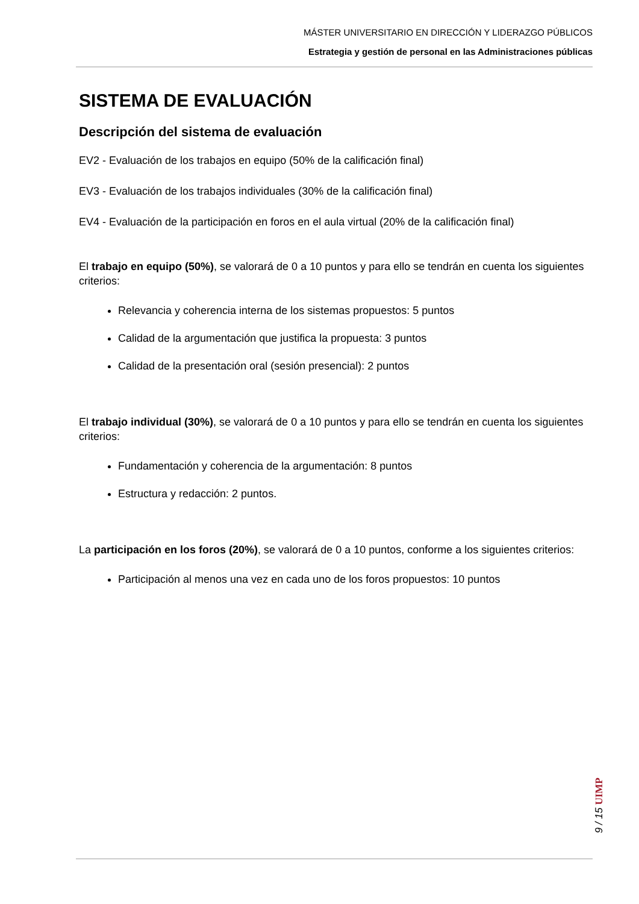MÁSTER UNIVERSITARIO EN DIRECCIÓN Y LIDERAZGO PÚBLICOS
Estrategia y gestión de personal en las Administraciones públicas
SISTEMA DE EVALUACIÓN
Descripción del sistema de evaluación
EV2 - Evaluación de los trabajos en equipo (50% de la calificación final)
EV3 - Evaluación de los trabajos individuales (30% de la calificación final)
EV4 - Evaluación de la participación en foros en el aula virtual (20% de la calificación final)
El trabajo en equipo (50%), se valorará de 0 a 10 puntos y para ello se tendrán en cuenta los siguientes criterios:
Relevancia y coherencia interna de los sistemas propuestos: 5 puntos
Calidad de la argumentación que justifica la propuesta: 3 puntos
Calidad de la presentación oral (sesión presencial): 2 puntos
El trabajo individual (30%), se valorará de 0 a 10 puntos y para ello se tendrán en cuenta los siguientes criterios:
Fundamentación y coherencia de la argumentación: 8 puntos
Estructura y redacción: 2 puntos.
La participación en los foros (20%), se valorará de 0 a 10 puntos, conforme a los siguientes criterios:
Participación al menos una vez en cada uno de los foros propuestos: 10 puntos
9 / 15 UIMP